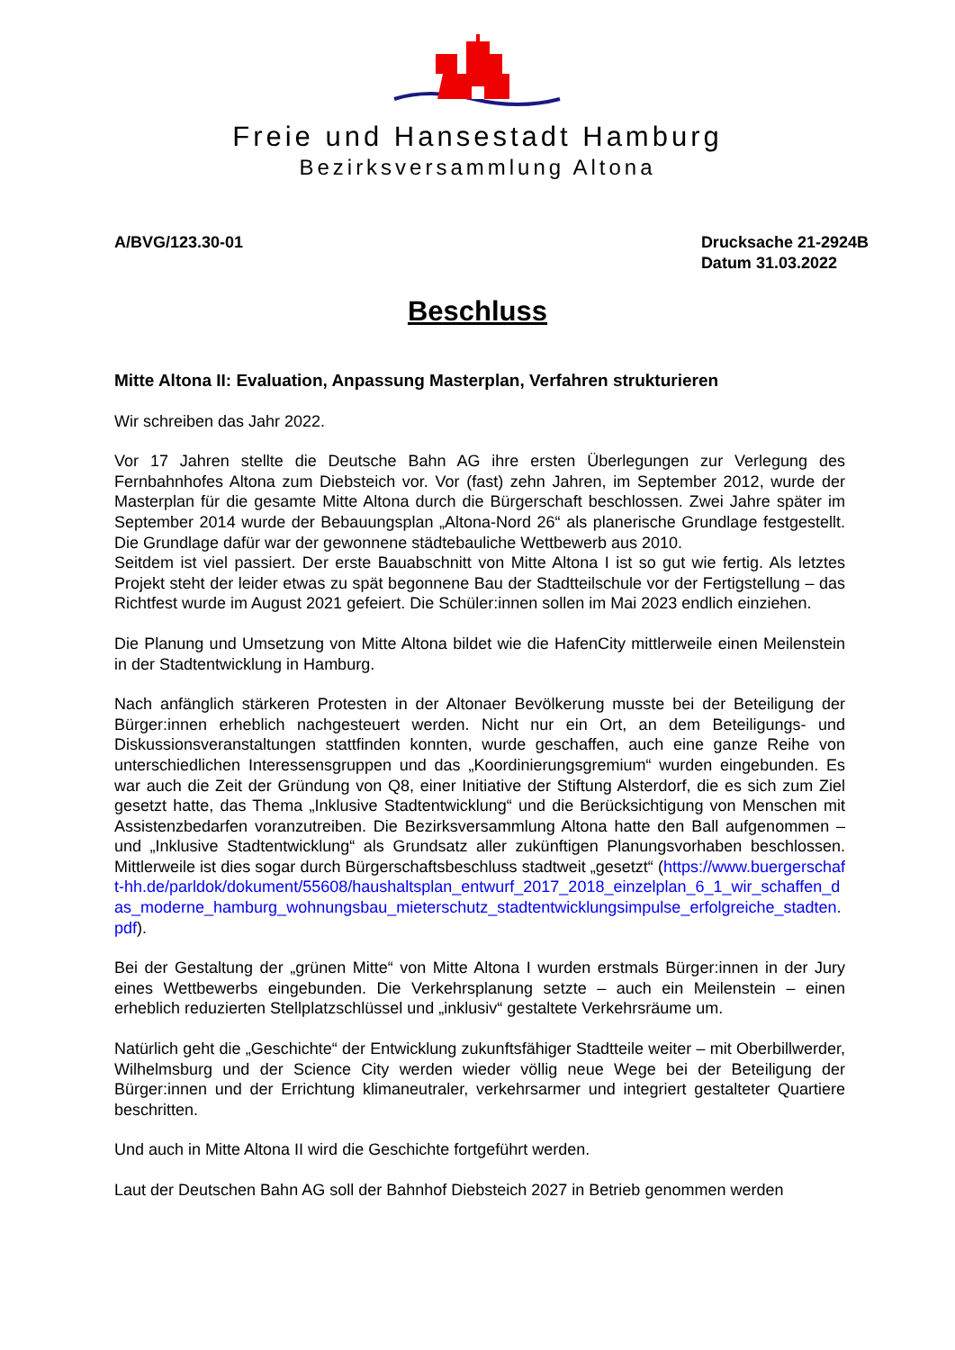Freie und Hansestadt Hamburg
Bezirksversammlung Altona
A/BVG/123.30-01 Drucksache 21-2924B
Datum 31.03.2022
Beschluss
Mitte Altona II: Evaluation, Anpassung Masterplan, Verfahren strukturieren
Wir schreiben das Jahr 2022.
Vor 17 Jahren stellte die Deutsche Bahn AG ihre ersten Überlegungen zur Verlegung des Fernbahnhofes Altona zum Diebsteich vor. Vor (fast) zehn Jahren, im September 2012, wurde der Masterplan für die gesamte Mitte Altona durch die Bürgerschaft beschlossen. Zwei Jahre später im September 2014 wurde der Bebauungsplan „Altona-Nord 26“ als planerische Grundlage festgestellt. Die Grundlage dafür war der gewonnene städtebauliche Wettbewerb aus 2010.
Seitdem ist viel passiert. Der erste Bauabschnitt von Mitte Altona I ist so gut wie fertig. Als letztes Projekt steht der leider etwas zu spät begonnene Bau der Stadtteilschule vor der Fertigstellung – das Richtfest wurde im August 2021 gefeiert. Die Schüler:innen sollen im Mai 2023 endlich einziehen.
Die Planung und Umsetzung von Mitte Altona bildet wie die HafenCity mittlerweile einen Meilenstein in der Stadtentwicklung in Hamburg.
Nach anfänglich stärkeren Protesten in der Altonaer Bevölkerung musste bei der Beteiligung der Bürger:innen erheblich nachgesteuert werden. Nicht nur ein Ort, an dem Beteiligungs- und Diskussionsveranstaltungen stattfinden konnten, wurde geschaffen, auch eine ganze Reihe von unterschiedlichen Interessensgruppen und das „Koordinierungsgremium“ wurden eingebunden. Es war auch die Zeit der Gründung von Q8, einer Initiative der Stiftung Alsterdorf, die es sich zum Ziel gesetzt hatte, das Thema „Inklusive Stadtentwicklung“ und die Berücksichtigung von Menschen mit Assistenzbedarfen voranzutreiben. Die Bezirksversammlung Altona hatte den Ball aufgenommen – und „Inklusive Stadtentwicklung“ als Grundsatz aller zukünftigen Planungsvorhaben beschlossen. Mittlerweile ist dies sogar durch Bürgerschaftsbeschluss stadtweit „gesetzt“ (https://www.buergerschaft-hh.de/parldok/dokument/55608/haushaltsplan_entwurf_2017_2018_einzelplan_6_1_wir_schaffen_das_moderne_hamburg_wohnungsbau_mieterschutz_stadtentwicklungsimpulse_erfolgreiche_stadten.pdf).
Bei der Gestaltung der „grünen Mitte“ von Mitte Altona I wurden erstmals Bürger:innen in der Jury eines Wettbewerbs eingebunden. Die Verkehrsplanung setzte – auch ein Meilenstein – einen erheblich reduzierten Stellplatzschlüssel und „inklusiv“ gestaltete Verkehrsräume um.
Natürlich geht die „Geschichte“ der Entwicklung zukunftsfähiger Stadtteile weiter – mit Oberbillwerder, Wilhelmsburg und der Science City werden wieder völlig neue Wege bei der Beteiligung der Bürger:innen und der Errichtung klimaneutraler, verkehrsarmer und integriert gestalteter Quartiere beschritten.
Und auch in Mitte Altona II wird die Geschichte fortgeführt werden.
Laut der Deutschen Bahn AG soll der Bahnhof Diebsteich 2027 in Betrieb genommen werden